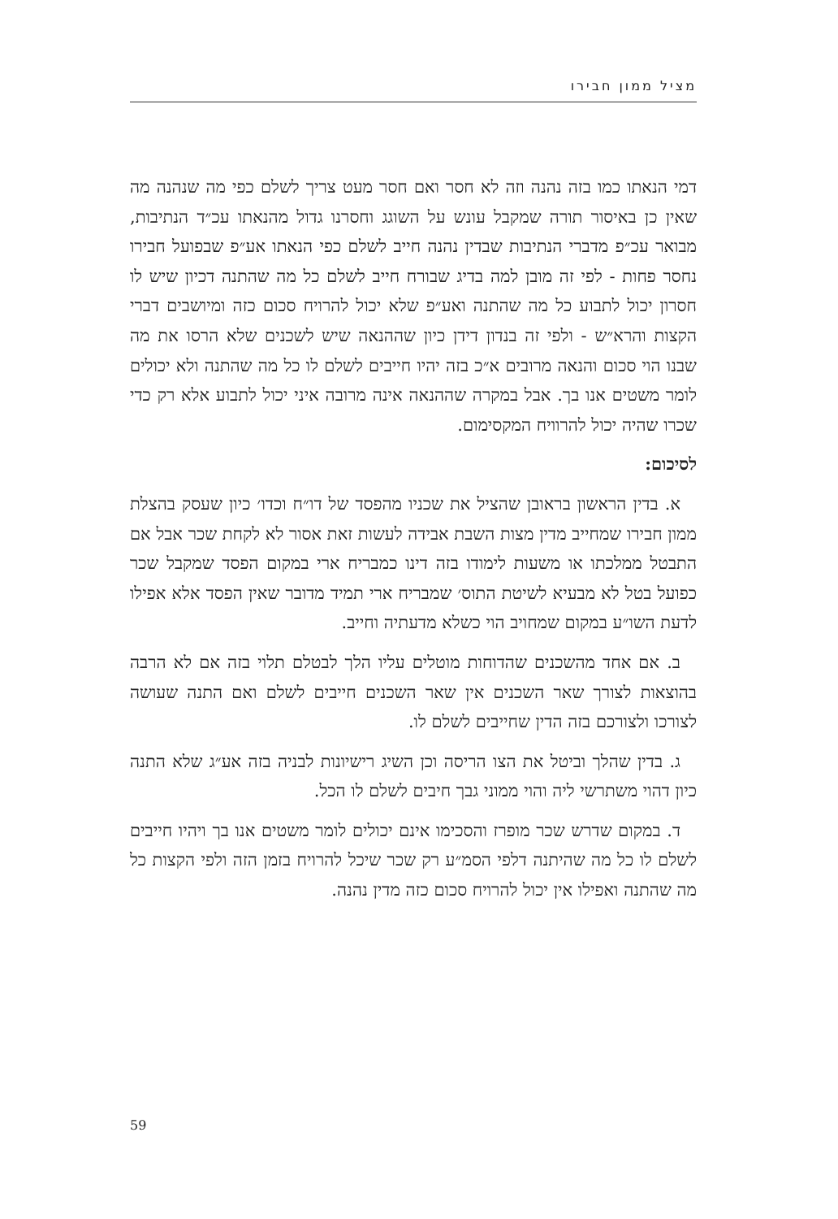מציל ממון חבירו
דמי הנאתו כמו בזה נהנה וזה לא חסר ואם חסר מעט צריך לשלם כפי מה שנהנה מה שאין כן באיסור תורה שמקבל עונש על השוגג וחסרנו גדול מהנאתו עכ״ד הנתיבות, מבואר עכ״פ מדברי הנתיבות שבדין נהנה חייב לשלם כפי הנאתו אע״פ שבפועל חבירו נחסר פחות - לפי זה מובן למה בדיג שבורח חייב לשלם כל מה שהתנה דכיון שיש לו חסרון יכול לתבוע כל מה שהתנה ואע״פ שלא יכול להרויח סכום כזה ומיושבים דברי הקצות והרא״ש - ולפי זה בנדון דידן כיון שההנאה שיש לשכנים שלא הרסו את מה שבנו הוי סכום והנאה מרובים א״כ בזה יהיו חייבים לשלם לו כל מה שהתנה ולא יכולים לומר משטים אנו בך. אבל במקרה שההנאה אינה מרובה איני יכול לתבוע אלא רק כדי שכרו שהיה יכול להרוויח המקסימום.
לסיכום:
א. בדין הראשון בראובן שהציל את שכניו מהפסד של דו״ח וכדו׳ כיון שעסק בהצלת ממון חבירו שמחייב מדין מצות השבת אבידה לעשות זאת אסור לא לקחת שכר אבל אם התבטל ממלכתו או משעות לימודו בזה דינו כמבריח ארי במקום הפסד שמקבל שכר כפועל בטל לא מבעיא לשיטת התוס׳ שמבריח ארי תמיד מדובר שאין הפסד אלא אפילו לדעת השו״ע במקום שמחויב הוי כשלא מדעתיה וחייב.
ב. אם אחד מהשכנים שהדוחות מוטלים עליו הלך לבטלם תלוי בזה אם לא הרבה בהוצאות לצורך שאר השכנים אין שאר השכנים חייבים לשלם ואם התנה שעושה לצורכו ולצורכם בזה הדין שחייבים לשלם לו.
ג. בדין שהלך וביטל את הצו הריסה וכן השיג רישיונות לבניה בזה אע״ג שלא התנה כיון דהוי משתרשי ליה והוי ממוני גבך חיבים לשלם לו הכל.
ד. במקום שדרש שכר מופרז והסכימו אינם יכולים לומר משטים אנו בך ויהיו חייבים לשלם לו כל מה שהיתנה דלפי הסמ״ע רק שכר שיכל להרויח בזמן הזה ולפי הקצות כל מה שהתנה ואפילו אין יכול להרויח סכום כזה מדין נהנה.
59